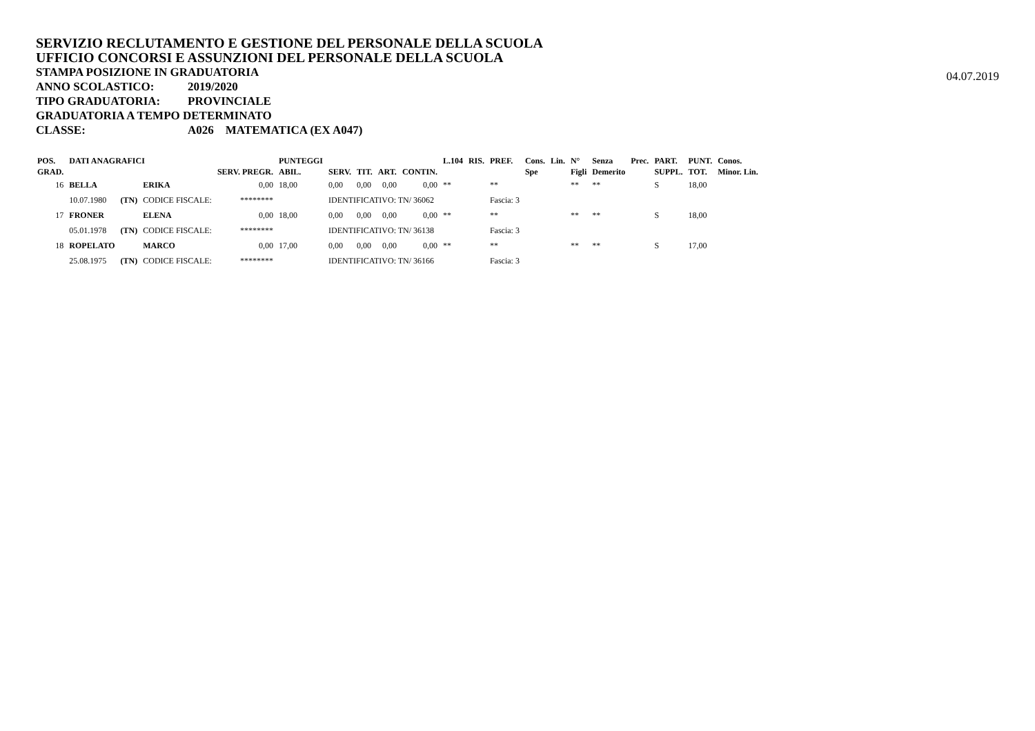SERVIZIO RECLUTAMENTO E GESTIONE DEL PERSONALE DELLA SCUOLA
UFFICIO CONCORSI E ASSUNZIONI DEL PERSONALE DELLA SCUOLA
STAMPA POSIZIONE IN GRADUATORIA
ANNO SCOLASTICO: 2019/2020
TIPO GRADUATORIA: PROVINCIALE
GRADUATORIA A TEMPO DETERMINATO
CLASSE: A026 MATEMATICA (EX A047)
04.07.2019
| POS. GRAD. | DATI ANAGRAFICI | | | SERV. PREGR. | PUNTEGGI ABIL. | SERV. | TIT. | ART. | CONTIN. | L.104 | RIS. | PREF. | Cons. Spe | Lin. | N° Figli | Senza Demerito | Prec. | PART. SUPPL. | PUNT. TOT. | Conos. Minor. Lin. |
| --- | --- | --- | --- | --- | --- | --- | --- | --- | --- | --- | --- | --- | --- | --- | --- | --- | --- | --- | --- | --- |
| 16 | BELLA | | ERIKA | 0,00 | 18,00 | 0,00 | 0,00 | 0,00 | 0,00 | ** | | ** | | | ** | ** | | S | 18,00 | |
| | 10.07.1980 | (TN) | CODICE FISCALE: | ******** | | IDENTIFICATIVO: TN/ 36062 | | | | | | Fascia: 3 | | | | | | | | |
| 17 | FRONER | | ELENA | 0,00 | 18,00 | 0,00 | 0,00 | 0,00 | 0,00 | ** | | ** | | | ** | ** | | S | 18,00 | |
| | 05.01.1978 | (TN) | CODICE FISCALE: | ******** | | IDENTIFICATIVO: TN/ 36138 | | | | | | Fascia: 3 | | | | | | | | |
| 18 | ROPELATO | | MARCO | 0,00 | 17,00 | 0,00 | 0,00 | 0,00 | 0,00 | ** | | ** | | | ** | ** | | S | 17,00 | |
| | 25.08.1975 | (TN) | CODICE FISCALE: | ******** | | IDENTIFICATIVO: TN/ 36166 | | | | | | Fascia: 3 | | | | | | | | |